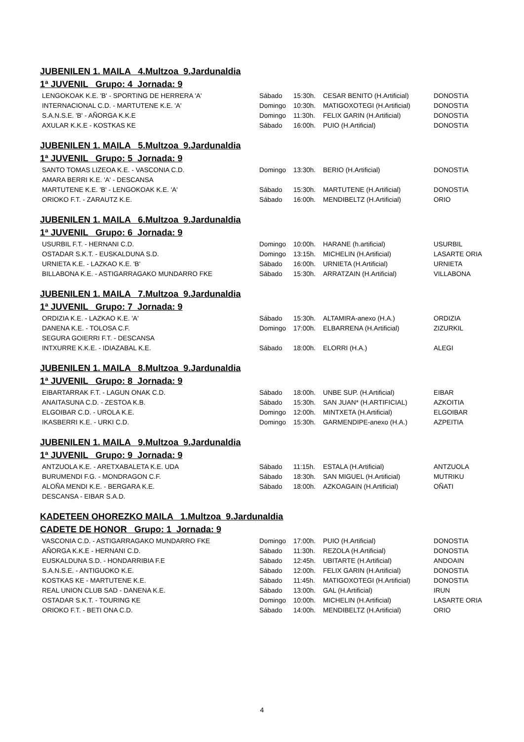JUBENILEN 1. MAILA 4.Multzoa 9.Jardunaldia
1ª JUVENIL Grupo: 4 Jornada: 9
| LENGOKOAK K.E. 'B' - SPORTING DE HERRERA 'A' | Sábado | 15:30h. | CESAR BENITO (H.Artificial) | DONOSTIA |
| INTERNACIONAL C.D. - MARTUTENE K.E. 'A' | Domingo | 10:30h. | MATIGOXOTEGI (H.Artificial) | DONOSTIA |
| S.A.N.S.E. 'B' - AÑORGA K.K.E | Domingo | 11:30h. | FELIX GARIN (H.Artificial) | DONOSTIA |
| AXULAR K.K.E - KOSTKAS KE | Sábado | 16:00h. | PUIO (H.Artificial) | DONOSTIA |
JUBENILEN 1. MAILA 5.Multzoa 9.Jardunaldia
1ª JUVENIL Grupo: 5 Jornada: 9
| SANTO TOMAS LIZEOA K.E. - VASCONIA C.D. | Domingo | 13:30h. | BERIO (H.Artificial) | DONOSTIA |
| AMARA BERRI K.E. 'A' - DESCANSA | | | | |
| MARTUTENE K.E. 'B' - LENGOKOAK K.E. 'A' | Sábado | 15:30h. | MARTUTENE (H.Artificial) | DONOSTIA |
| ORIOKO F.T. - ZARAUTZ K.E. | Sábado | 16:00h. | MENDIBELTZ (H.Artificial) | ORIO |
JUBENILEN 1. MAILA 6.Multzoa 9.Jardunaldia
1ª JUVENIL Grupo: 6 Jornada: 9
| USURBIL F.T. - HERNANI C.D. | Domingo | 10:00h. | HARANE (h.artificial) | USURBIL |
| OSTADAR S.K.T. - EUSKALDUNA S.D. | Domingo | 13:15h. | MICHELIN (H.Artificial) | LASARTE ORIA |
| URNIETA K.E. - LAZKAO K.E. 'B' | Sábado | 16:00h. | URNIETA (H.Artificial) | URNIETA |
| BILLABONA K.E. - ASTIGARRAGAKO MUNDARRO FKE | Sábado | 15:30h. | ARRATZAIN (H.Artificial) | VILLABONA |
JUBENILEN 1. MAILA 7.Multzoa 9.Jardunaldia
1ª JUVENIL Grupo: 7 Jornada: 9
| ORDIZIA K.E. - LAZKAO K.E. 'A' | Sábado | 15:30h. | ALTAMIRA-anexo (H.A.) | ORDIZIA |
| DANENA K.E. - TOLOSA C.F. | Domingo | 17:00h. | ELBARRENA (H.Artificial) | ZIZURKIL |
| SEGURA GOIERRI F.T. - DESCANSA | | | | |
| INTXURRE K.K.E. - IDIAZABAL K.E. | Sábado | 18:00h. | ELORRI (H.A.) | ALEGI |
JUBENILEN 1. MAILA 8.Multzoa 9.Jardunaldia
1ª JUVENIL Grupo: 8 Jornada: 9
| EIBARTARRAK F.T. - LAGUN ONAK C.D. | Sábado | 18:00h. | UNBE SUP. (H.Artificial) | EIBAR |
| ANAITASUNA C.D. - ZESTOA K.B. | Sábado | 15:30h. | SAN JUAN* (H.ARTIFICIAL) | AZKOITIA |
| ELGOIBAR C.D. - UROLA K.E. | Domingo | 12:00h. | MINTXETA (H.Artificial) | ELGOIBAR |
| IKASBERRI K.E. - URKI C.D. | Domingo | 15:30h. | GARMENDIPE-anexo (H.A.) | AZPEITIA |
JUBENILEN 1. MAILA 9.Multzoa 9.Jardunaldia
1ª JUVENIL Grupo: 9 Jornada: 9
| ANTZUOLA K.E. - ARETXABALETA K.E. UDA | Sábado | 11:15h. | ESTALA (H.Artificial) | ANTZUOLA |
| BURUMENDI F.G. - MONDRAGON C.F. | Sábado | 18:30h. | SAN MIGUEL (H.Artificial) | MUTRIKU |
| ALOÑA MENDI K.E. - BERGARA K.E. | Sábado | 18:00h. | AZKOAGAIN (H.Artificial) | OÑATI |
| DESCANSA - EIBAR S.A.D. | | | | |
KADETEEN OHOREZKO MAILA 1.Multzoa 9.Jardunaldia
CADETE DE HONOR Grupo: 1 Jornada: 9
| VASCONIA C.D. - ASTIGARRAGAKO MUNDARRO FKE | Domingo | 17:00h. | PUIO (H.Artificial) | DONOSTIA |
| AÑORGA K.K.E - HERNANI C.D. | Sábado | 11:30h. | REZOLA (H.Artificial) | DONOSTIA |
| EUSKALDUNA S.D. - HONDARRIBIA F.E | Sábado | 12:45h. | UBITARTE (H.Artificial) | ANDOAIN |
| S.A.N.S.E. - ANTIGUOKO K.E. | Sábado | 12:00h. | FELIX GARIN (H.Artificial) | DONOSTIA |
| KOSTKAS KE - MARTUTENE K.E. | Sábado | 11:45h. | MATIGOXOTEGI (H.Artificial) | DONOSTIA |
| REAL UNION CLUB SAD - DANENA K.E. | Sábado | 13:00h. | GAL (H.Artificial) | IRUN |
| OSTADAR S.K.T. - TOURING KE | Domingo | 10:00h. | MICHELIN (H.Artificial) | LASARTE ORIA |
| ORIOKO F.T. - BETI ONA C.D. | Sábado | 14:00h. | MENDIBELTZ (H.Artificial) | ORIO |
4